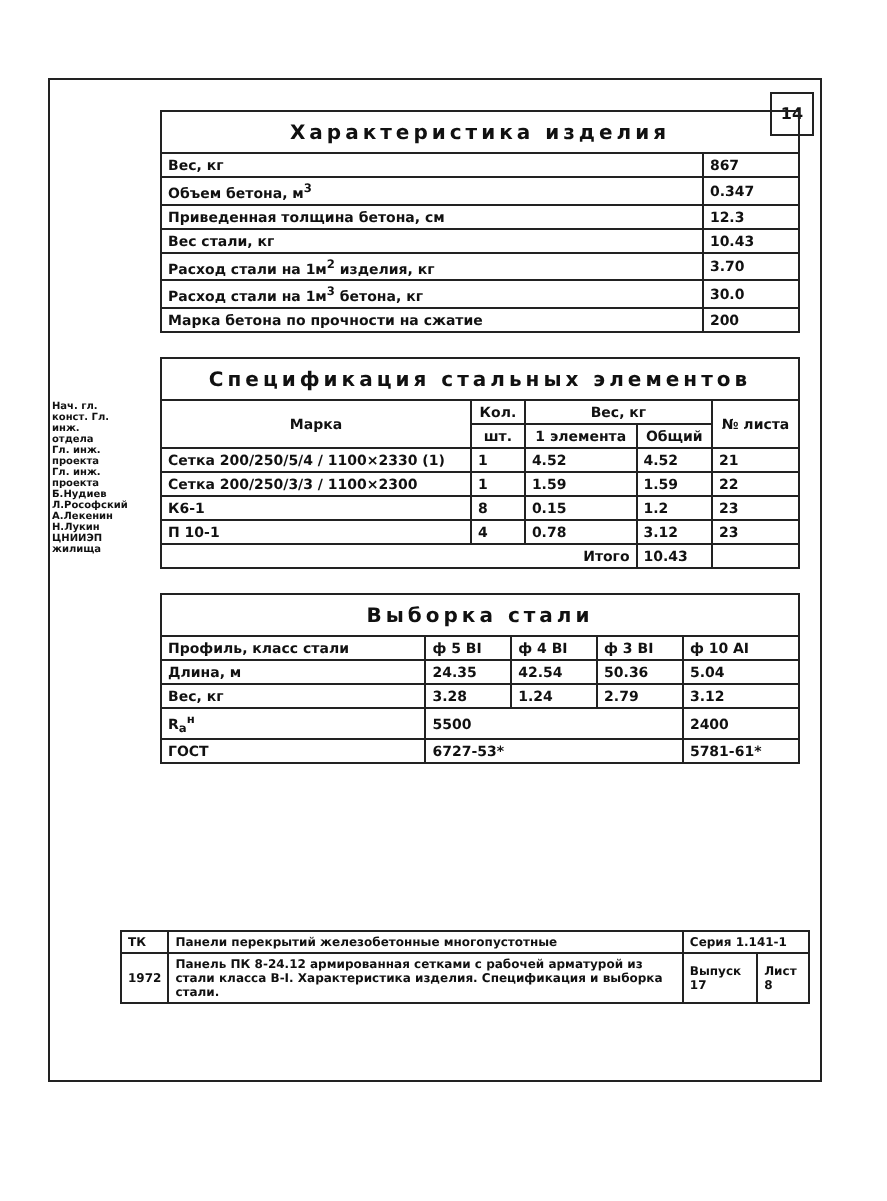14
Нач. гл. конст. Гл. инж. отдела Гл. инж. проекта Гл. инж. проекта Б.Нудиев Л.Рософский А.Лекенин Н.Лукин ЦНИИЭП жилища
| Характеристика изделия | |
| --- | --- |
| Вес, кг | 867 |
| Объем бетона, м<sup>3</sup> | 0.347 |
| Приведенная толщина бетона, см | 12.3 |
| Вес стали, кг | 10.43 |
| Расход стали на 1м<sup>2</sup> изделия, кг | 3.70 |
| Расход стали на 1м<sup>3</sup> бетона, кг | 30.0 |
| Марка бетона по прочности на сжатие | 200 |
| Спецификация стальных элементов | | | | |
| --- | --- | --- | --- | --- |
| Марка | Кол. | Вес, кг | | № листа |
| | шт. | 1 элемента | Общий | |
| Сетка 200/250/5/4 / 1100×2330 (1) | 1 | 4.52 | 4.52 | 21 |
| Сетка 200/250/3/3 / 1100×2300 | 1 | 1.59 | 1.59 | 22 |
| К6-1 | 8 | 0.15 | 1.2 | 23 |
| П 10-1 | 4 | 0.78 | 3.12 | 23 |
| Итого | | | 10.43 | |
| Выборка стали | | | | |
| --- | --- | --- | --- | --- |
| Профиль, класс стали | ф 5 ВI | ф 4 ВI | ф 3 ВI | ф 10 АI |
| Длина, м | 24.35 | 42.54 | 50.36 | 5.04 |
| Вес, кг | 3.28 | 1.24 | 2.79 | 3.12 |
| R<sub>а</sub><sup>н</sup> | 5500 | | | 2400 |
| ГОСТ | 6727-53* | | | 5781-61* |
| ТК | Панели перекрытий железобетонные многопустотные | Серия 1.141-1 | |
| 1972 | Панель ПК 8-24.12 армированная сетками с рабочей арматурой из стали класса В-I. Характеристика изделия. Спецификация и выборка стали. | Выпуск 17 | Лист 8 |